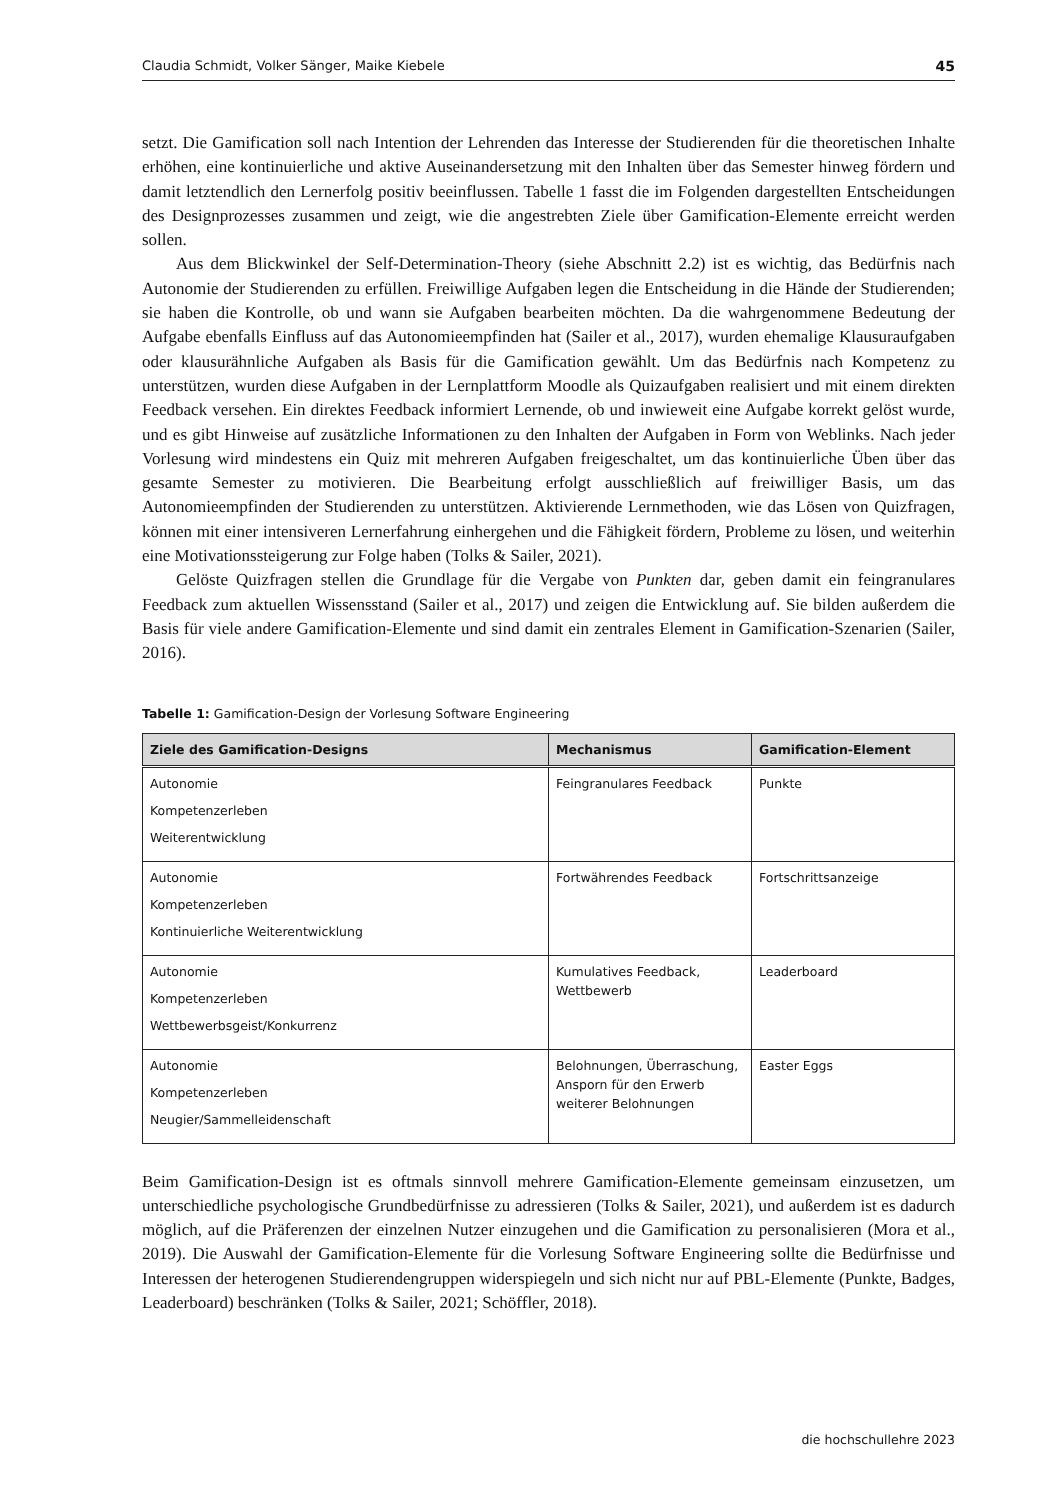Claudia Schmidt, Volker Sänger, Maike Kiebele 45
setzt. Die Gamification soll nach Intention der Lehrenden das Interesse der Studierenden für die theoretischen Inhalte erhöhen, eine kontinuierliche und aktive Auseinandersetzung mit den Inhalten über das Semester hinweg fördern und damit letztendlich den Lernerfolg positiv beeinflussen. Tabelle 1 fasst die im Folgenden dargestellten Entscheidungen des Designprozesses zusammen und zeigt, wie die angestrebten Ziele über Gamification-Elemente erreicht werden sollen.
Aus dem Blickwinkel der Self-Determination-Theory (siehe Abschnitt 2.2) ist es wichtig, das Bedürfnis nach Autonomie der Studierenden zu erfüllen. Freiwillige Aufgaben legen die Entscheidung in die Hände der Studierenden; sie haben die Kontrolle, ob und wann sie Aufgaben bearbeiten möchten. Da die wahrgenommene Bedeutung der Aufgabe ebenfalls Einfluss auf das Autonomieempfinden hat (Sailer et al., 2017), wurden ehemalige Klausuraufgaben oder klausurähnliche Aufgaben als Basis für die Gamification gewählt. Um das Bedürfnis nach Kompetenz zu unterstützen, wurden diese Aufgaben in der Lernplattform Moodle als Quizaufgaben realisiert und mit einem direkten Feedback versehen. Ein direktes Feedback informiert Lernende, ob und inwieweit eine Aufgabe korrekt gelöst wurde, und es gibt Hinweise auf zusätzliche Informationen zu den Inhalten der Aufgaben in Form von Weblinks. Nach jeder Vorlesung wird mindestens ein Quiz mit mehreren Aufgaben freigeschaltet, um das kontinuierliche Üben über das gesamte Semester zu motivieren. Die Bearbeitung erfolgt ausschließlich auf freiwilliger Basis, um das Autonomieempfinden der Studierenden zu unterstützen. Aktivierende Lernmethoden, wie das Lösen von Quizfragen, können mit einer intensiveren Lernerfahrung einhergehen und die Fähigkeit fördern, Probleme zu lösen, und weiterhin eine Motivationssteigerung zur Folge haben (Tolks & Sailer, 2021).
Gelöste Quizfragen stellen die Grundlage für die Vergabe von Punkten dar, geben damit ein feingranulares Feedback zum aktuellen Wissensstand (Sailer et al., 2017) und zeigen die Entwicklung auf. Sie bilden außerdem die Basis für viele andere Gamification-Elemente und sind damit ein zentrales Element in Gamification-Szenarien (Sailer, 2016).
Tabelle 1: Gamification-Design der Vorlesung Software Engineering
| Ziele des Gamification-Designs | Mechanismus | Gamification-Element |
| --- | --- | --- |
| Autonomie Kompetenzerleben Weiterentwicklung | Feingranulares Feedback | Punkte |
| Autonomie Kompetenzerleben Kontinuierliche Weiterentwicklung | Fortwährendes Feedback | Fortschrittsanzeige |
| Autonomie Kompetenzerleben Wettbewerbsgeist/Konkurrenz | Kumulatives Feedback, Wettbewerb | Leaderboard |
| Autonomie Kompetenzerleben Neugier/Sammelleidenschaft | Belohnungen, Überraschung, Ansporn für den Erwerb weiterer Belohnungen | Easter Eggs |
Beim Gamification-Design ist es oftmals sinnvoll mehrere Gamification-Elemente gemeinsam einzusetzen, um unterschiedliche psychologische Grundbedürfnisse zu adressieren (Tolks & Sailer, 2021), und außerdem ist es dadurch möglich, auf die Präferenzen der einzelnen Nutzer einzugehen und die Gamification zu personalisieren (Mora et al., 2019). Die Auswahl der Gamification-Elemente für die Vorlesung Software Engineering sollte die Bedürfnisse und Interessen der heterogenen Studierendengruppen widerspiegeln und sich nicht nur auf PBL-Elemente (Punkte, Badges, Leaderboard) beschränken (Tolks & Sailer, 2021; Schöffler, 2018).
die hochschullehre 2023